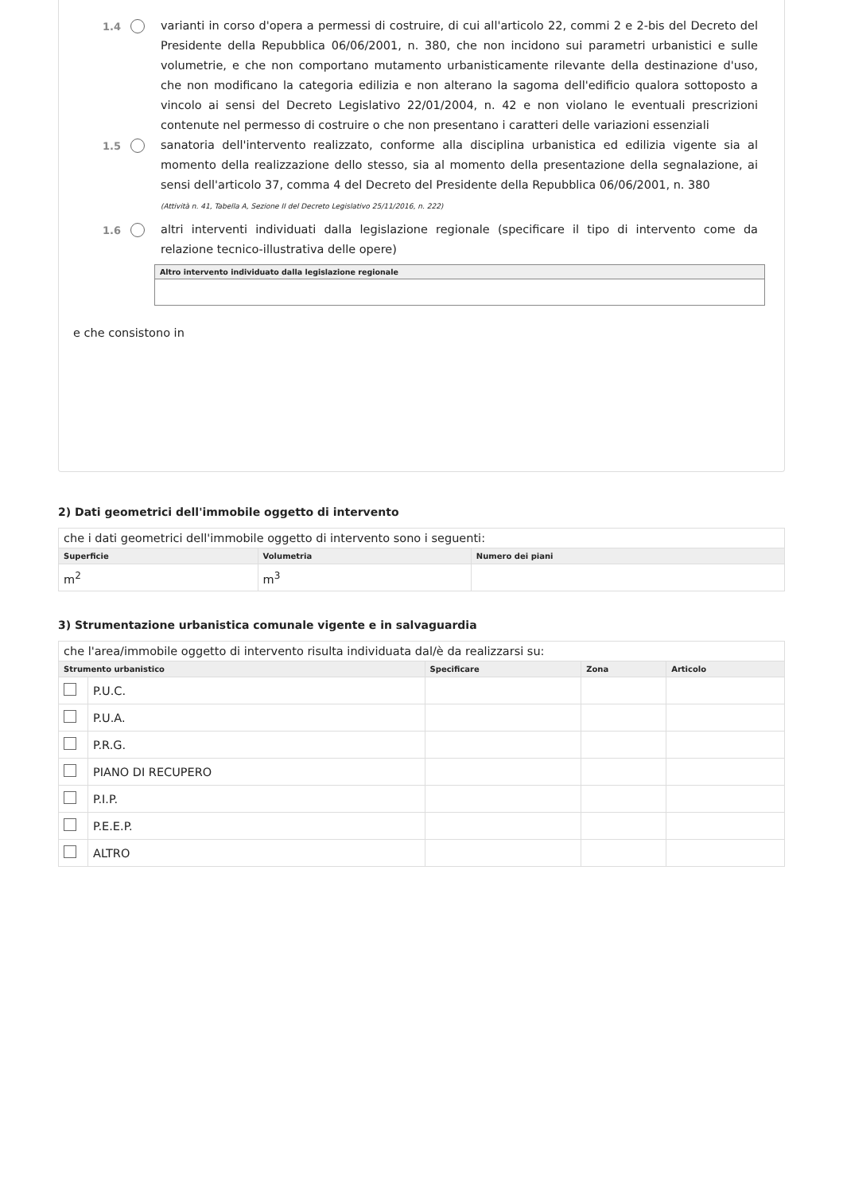1.4
varianti in corso d'opera a permessi di costruire, di cui all'articolo 22, commi 2 e 2-bis del Decreto del Presidente della Repubblica 06/06/2001, n. 380, che non incidono sui parametri urbanistici e sulle volumetrie, e che non comportano mutamento urbanisticamente rilevante della destinazione d'uso, che non modificano la categoria edilizia e non alterano la sagoma dell'edificio qualora sottoposto a vincolo ai sensi del Decreto Legislativo 22/01/2004, n. 42 e non violano le eventuali prescrizioni contenute nel permesso di costruire o che non presentano i caratteri delle variazioni essenziali
1.5
sanatoria dell'intervento realizzato, conforme alla disciplina urbanistica ed edilizia vigente sia al momento della realizzazione dello stesso, sia al momento della presentazione della segnalazione, ai sensi dell'articolo 37, comma 4 del Decreto del Presidente della Repubblica 06/06/2001, n. 380
(Attività n. 41, Tabella A, Sezione II del Decreto Legislativo 25/11/2016, n. 222)
1.6
altri interventi individuati dalla legislazione regionale (specificare il tipo di intervento come da relazione tecnico-illustrativa delle opere)
Altro intervento individuato dalla legislazione regionale
e che consistono in
2) Dati geometrici dell'immobile oggetto di intervento
| che i dati geometrici dell'immobile oggetto di intervento sono i seguenti: | | |
| Superficie | Volumetria | Numero dei piani |
| m<sup>2</sup> | m<sup>3</sup> | |
3) Strumentazione urbanistica comunale vigente e in salvaguardia
| che l'area/immobile oggetto di intervento risulta individuata dal/è da realizzarsi su: | | | | |
| Strumento urbanistico | | Specificare | Zona | Articolo |
| | P.U.C. | | | |
| | P.U.A. | | | |
| | P.R.G. | | | |
| | PIANO DI RECUPERO | | | |
| | P.I.P. | | | |
| | P.E.E.P. | | | |
| | ALTRO | | | |